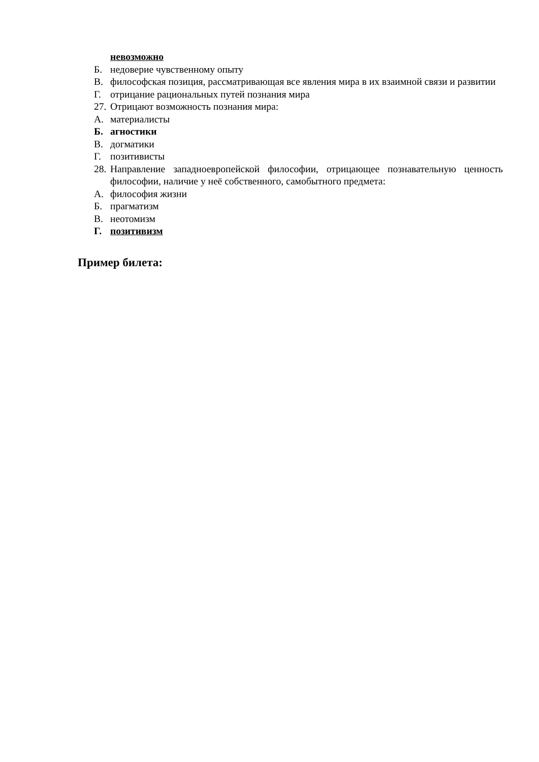невозможно
Б. недоверие чувственному опыту
В. философская позиция, рассматривающая все явления мира в их взаимной связи и развитии
Г. отрицание рациональных путей познания мира
27. Отрицают возможность познания мира:
А. материалисты
Б. агностики
В. догматики
Г. позитивисты
28. Направление западноевропейской философии, отрицающее познавательную ценность философии, наличие у неё собственного, самобытного предмета:
А. философия жизни
Б. прагматизм
В. неотомизм
Г. позитивизм
Пример билета: